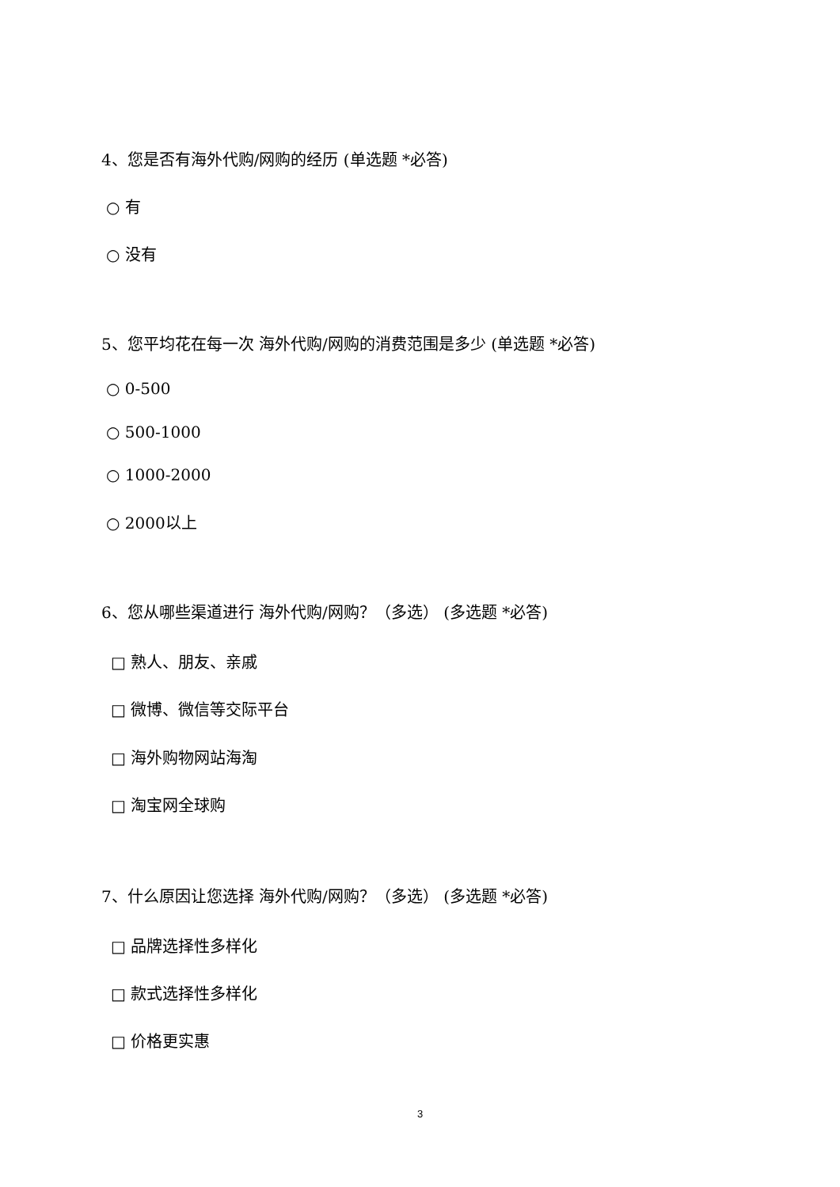4、您是否有海外代购/网购的经历 (单选题 *必答)
○ 有
○ 没有
5、您平均花在每一次 海外代购/网购的消费范围是多少 (单选题 *必答)
○ 0-500
○ 500-1000
○ 1000-2000
○ 2000以上
6、您从哪些渠道进行 海外代购/网购？（多选） (多选题 *必答)
□ 熟人、朋友、亲戚
□ 微博、微信等交际平台
□ 海外购物网站海淘
□ 淘宝网全球购
7、什么原因让您选择 海外代购/网购？（多选） (多选题 *必答)
□ 品牌选择性多样化
□ 款式选择性多样化
□ 价格更实惠
3